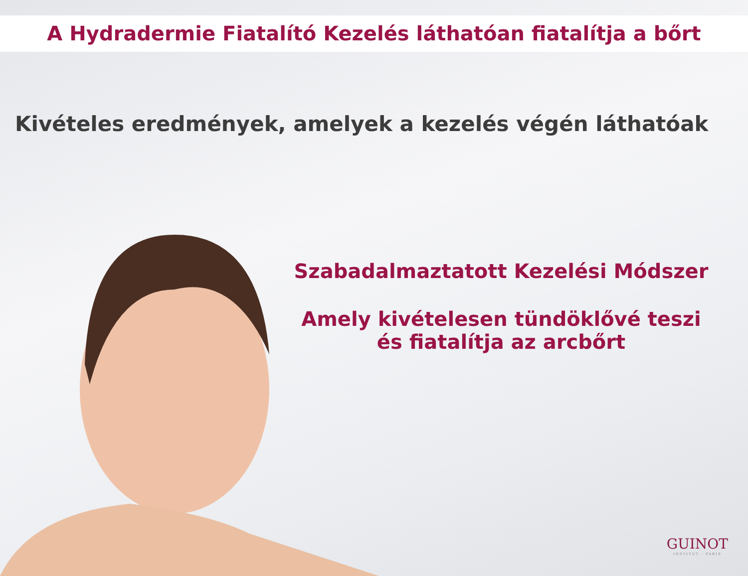A Hydradermie Fiatalító Kezelés láthatóan fiatalítja a bőrt
Kivételes eredmények, amelyek a kezelés végén láthatóak
Szabadalmaztatott Kezelési Módszer
Amely kivételesen tündöklővé teszi
és fiatalítja az arcbőrt
GUINOT
INSTITUT · PARIS